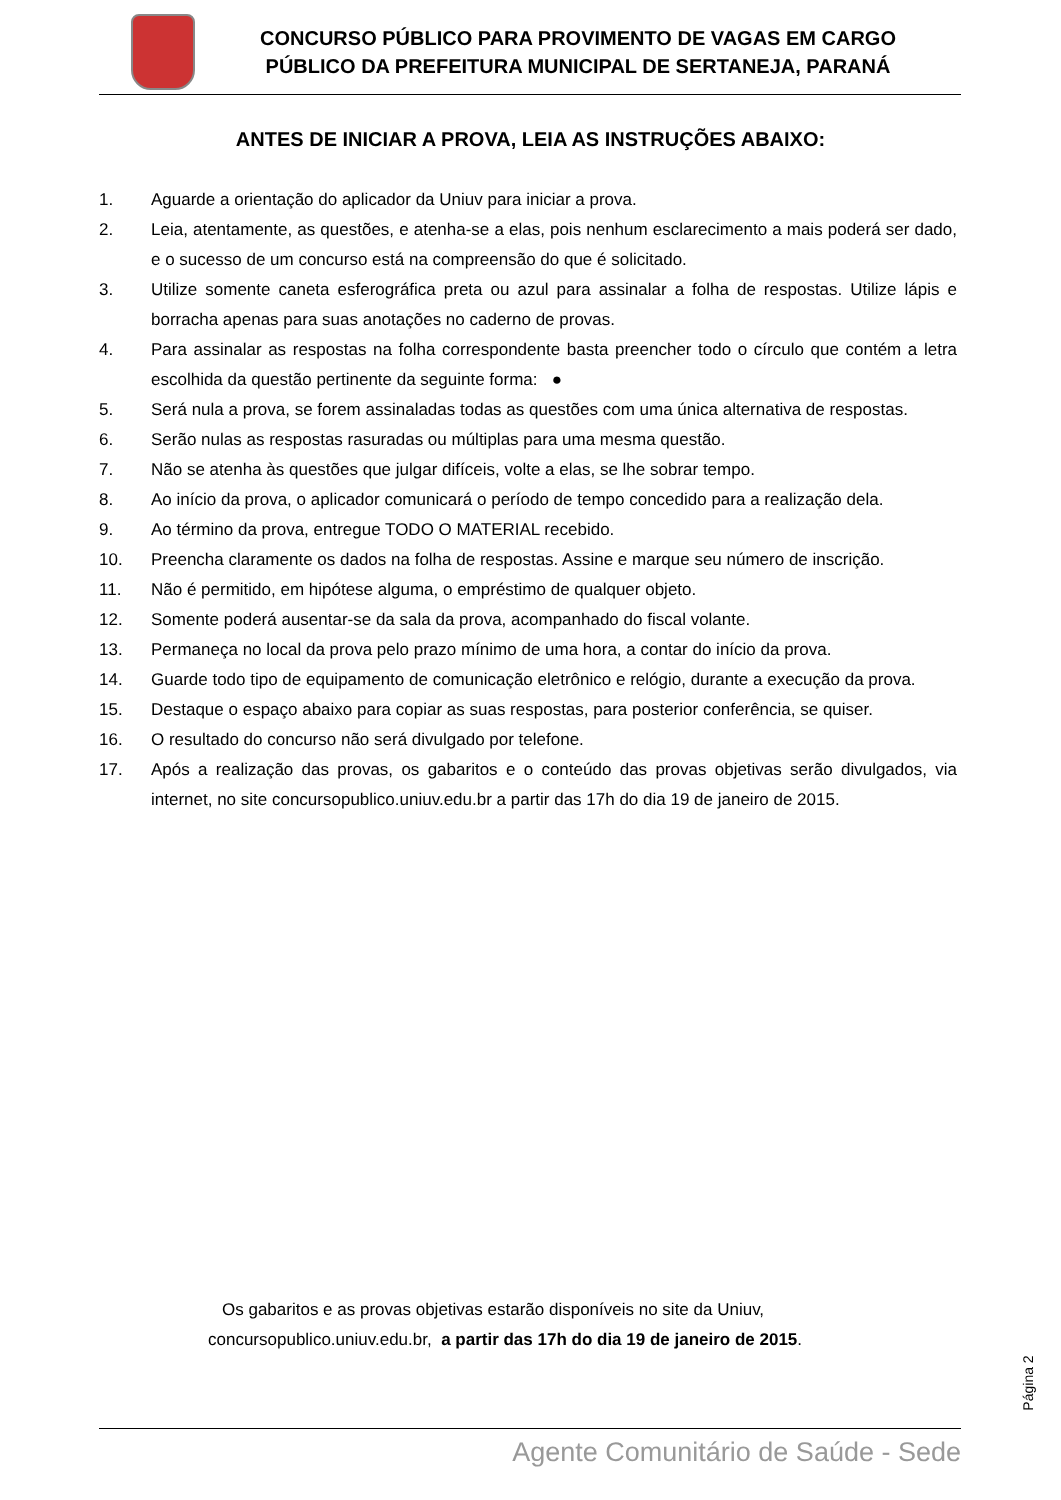CONCURSO PÚBLICO PARA PROVIMENTO DE VAGAS EM CARGO
PÚBLICO DA PREFEITURA MUNICIPAL DE SERTANEJA, PARANÁ
ANTES DE INICIAR A PROVA, LEIA AS INSTRUÇÕES ABAIXO:
1. Aguarde a orientação do aplicador da Uniuv para iniciar a prova.
2. Leia, atentamente, as questões, e atenha-se a elas, pois nenhum esclarecimento a mais poderá ser dado, e o sucesso de um concurso está na compreensão do que é solicitado.
3. Utilize somente caneta esferográfica preta ou azul para assinalar a folha de respostas. Utilize lápis e borracha apenas para suas anotações no caderno de provas.
4. Para assinalar as respostas na folha correspondente basta preencher todo o círculo que contém a letra escolhida da questão pertinente da seguinte forma: ●
5. Será nula a prova, se forem assinaladas todas as questões com uma única alternativa de respostas.
6. Serão nulas as respostas rasuradas ou múltiplas para uma mesma questão.
7. Não se atenha às questões que julgar difíceis, volte a elas, se lhe sobrar tempo.
8. Ao início da prova, o aplicador comunicará o período de tempo concedido para a realização dela.
9. Ao término da prova, entregue TODO O MATERIAL recebido.
10. Preencha claramente os dados na folha de respostas. Assine e marque seu número de inscrição.
11. Não é permitido, em hipótese alguma, o empréstimo de qualquer objeto.
12. Somente poderá ausentar-se da sala da prova, acompanhado do fiscal volante.
13. Permaneça no local da prova pelo prazo mínimo de uma hora, a contar do início da prova.
14. Guarde todo tipo de equipamento de comunicação eletrônico e relógio, durante a execução da prova.
15. Destaque o espaço abaixo para copiar as suas respostas, para posterior conferência, se quiser.
16. O resultado do concurso não será divulgado por telefone.
17. Após a realização das provas, os gabaritos e o conteúdo das provas objetivas serão divulgados, via internet, no site concursopublico.uniuv.edu.br a partir das 17h do dia 19 de janeiro de 2015.
Os gabaritos e as provas objetivas estarão disponíveis no site da Uniuv,
concursopublico.uniuv.edu.br, a partir das 17h do dia 19 de janeiro de 2015.
Página 2
Agente Comunitário de Saúde - Sede